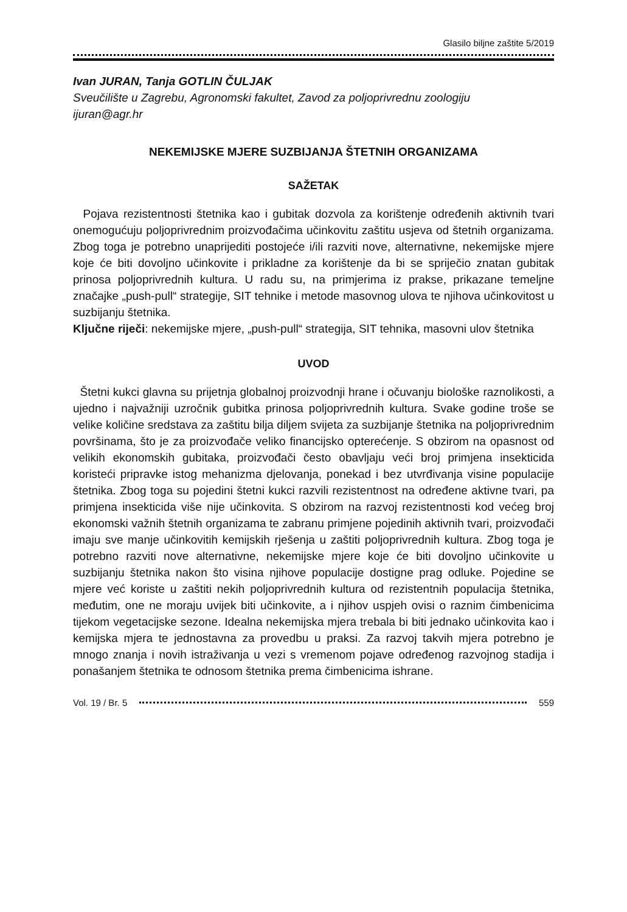Glasilo biljne zaštite 5/2019
Ivan JURAN, Tanja GOTLIN ČULJAK
Sveučilište u Zagrebu, Agronomski fakultet, Zavod za poljoprivrednu zoologiju
ijuran@agr.hr
NEKEMIJSKE MJERE SUZBIJANJA ŠTETNIH ORGANIZAMA
SAŽETAK
Pojava rezistentnosti štetnika kao i gubitak dozvola za korištenje određenih aktivnih tvari onemogućuju poljoprivrednim proizvođačima učinkovitu zaštitu usjeva od štetnih organizama. Zbog toga je potrebno unaprijediti postojeće i/ili razviti nove, alternativne, nekemijske mjere koje će biti dovoljno učinkovite i prikladne za korištenje da bi se spriječio znatan gubitak prinosa poljoprivrednih kultura. U radu su, na primjerima iz prakse, prikazane temeljne značajke „push-pull“ strategije, SIT tehnike i metode masovnog ulova te njihova učinkovitost u suzbijanju štetnika.
Ključne riječi: nekemijske mjere, „push-pull“ strategija, SIT tehnika, masovni ulov štetnika
UVOD
Štetni kukci glavna su prijetnja globalnoj proizvodnji hrane i očuvanju biološke raznolikosti, a ujedno i najvažniji uzročnik gubitka prinosa poljoprivrednih kultura. Svake godine troše se velike količine sredstava za zaštitu bilja diljem svijeta za suzbijanje štetnika na poljoprivrednim površinama, što je za proizvođače veliko financijsko opterećenje. S obzirom na opasnost od velikih ekonomskih gubitaka, proizvođači često obavljaju veći broj primjena insekticida koristeći pripravke istog mehanizma djelovanja, ponekad i bez utvrđivanja visine populacije štetnika. Zbog toga su pojedini štetni kukci razvili rezistentnost na određene aktivne tvari, pa primjena insekticida više nije učinkovita. S obzirom na razvoj rezistentnosti kod većeg broj ekonomski važnih štetnih organizama te zabranu primjene pojedinih aktivnih tvari, proizvođači imaju sve manje učinkovitih kemijskih rješenja u zaštiti poljoprivrednih kultura. Zbog toga je potrebno razviti nove alternativne, nekemijske mjere koje će biti dovoljno učinkovite u suzbijanju štetnika nakon što visina njihove populacije dostigne prag odluke. Pojedine se mjere već koriste u zaštiti nekih poljoprivrednih kultura od rezistentnih populacija štetnika, međutim, one ne moraju uvijek biti učinkovite, a i njihov uspjeh ovisi o raznim čimbenicima tijekom vegetacijske sezone. Idealna nekemijska mjera trebala bi biti jednako učinkovita kao i kemijska mjera te jednostavna za provedbu u praksi. Za razvoj takvih mjera potrebno je mnogo znanja i novih istraživanja u vezi s vremenom pojave određenog razvojnog stadija i ponašanjem štetnika te odnosom štetnika prema čimbenicima ishrane.
Vol. 19 / Br. 5 559